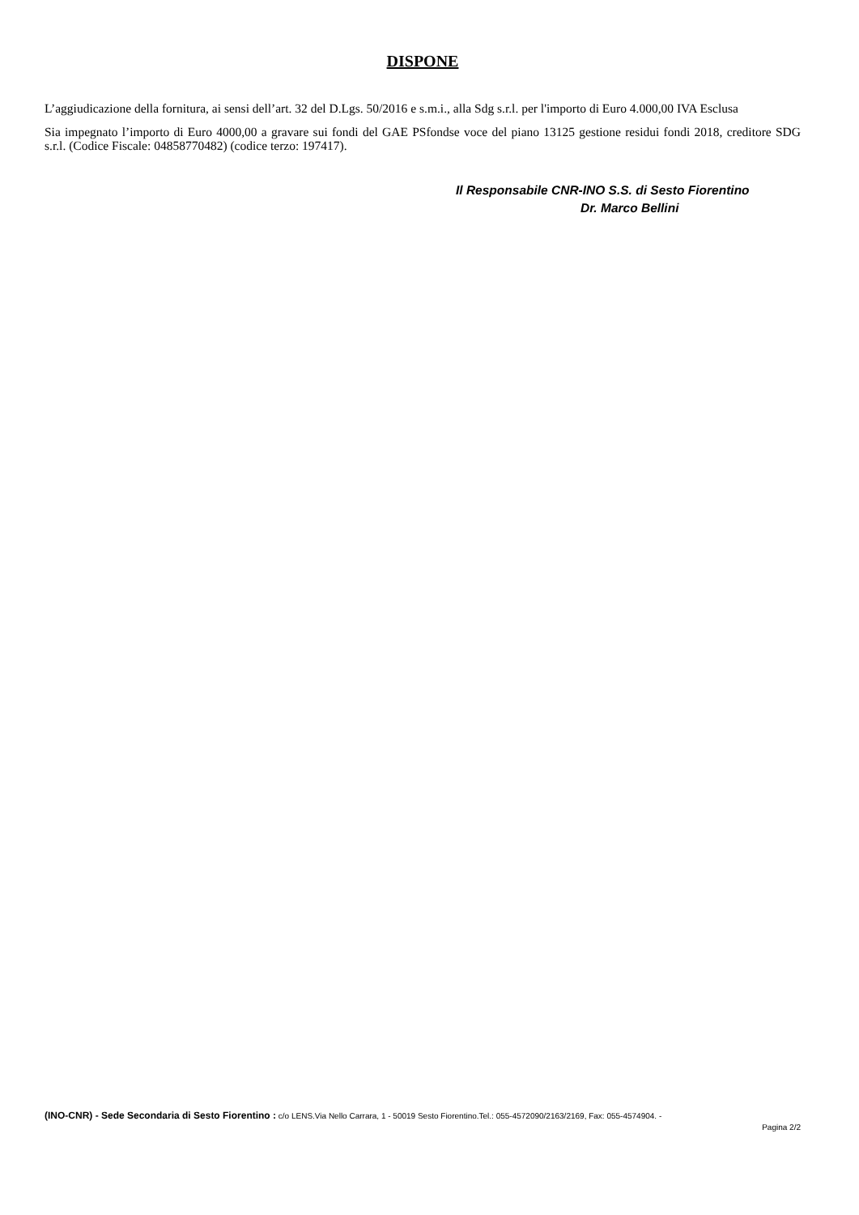DISPONE
L’aggiudicazione della fornitura, ai sensi dell’art. 32 del D.Lgs. 50/2016 e s.m.i., alla Sdg s.r.l. per l'importo di Euro 4.000,00 IVA Esclusa
Sia impegnato l’importo di Euro 4000,00 a gravare sui fondi del GAE PSfondse voce del piano 13125 gestione residui fondi 2018, creditore SDG s.r.l. (Codice Fiscale: 04858770482) (codice terzo: 197417).
Il Responsabile CNR-INO S.S. di Sesto Fiorentino
Dr. Marco Bellini
(INO-CNR) - Sede Secondaria di Sesto Fiorentino : c/o LENS.Via Nello Carrara, 1 - 50019 Sesto Fiorentino.Tel.: 055-4572090/2163/2169, Fax: 055-4574904. -
Pagina 2/2